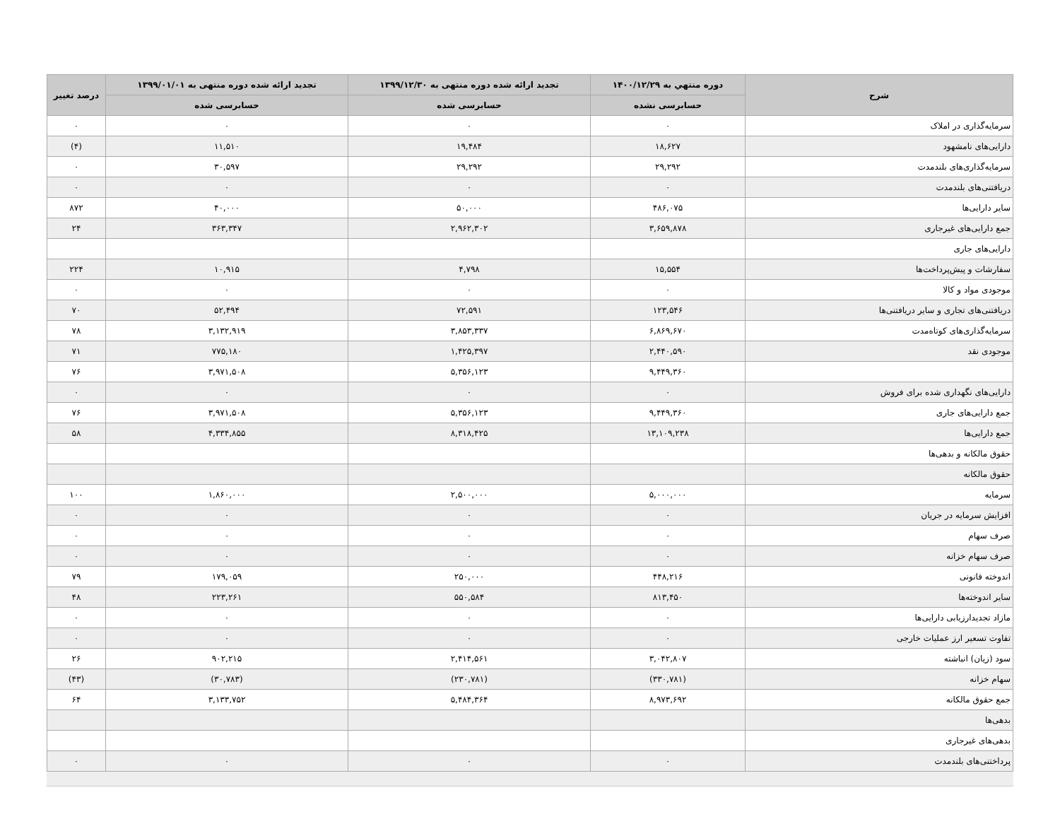| شرح | دوره منتهي به ۱۴۰۰/۱۲/۲۹ | تجدید ارائه شده دوره منتهی به ۱۳۹۹/۱۲/۳۰ | تجدید ارائه شده دوره منتهی به ۱۳۹۹/۰۱/۰۱ | درصد تغییر |
| --- | --- | --- | --- | --- |
| | حسابرسی نشده | حسابرسی شده | حسابرسی شده | |
| سرمایه‌گذاری در املاک | ۰ | ۰ | ۰ | ۰ |
| دارایی‌های نامشهود | ۱۸,۶۲۷ | ۱۹,۴۸۴ | ۱۱,۵۱۰ | (۴) |
| سرمایه‌گذاری‌های بلندمدت | ۲۹,۲۹۲ | ۲۹,۲۹۲ | ۳۰,۵۹۷ | ۰ |
| دریافتنی‌های بلندمدت | ۰ | ۰ | ۰ | ۰ |
| سایر دارایی‌ها | ۴۸۶,۰۷۵ | ۵۰,۰۰۰ | ۴۰,۰۰۰ | ۸۷۲ |
| جمع دارایی‌های غیرجاری | ۳,۶۵۹,۸۷۸ | ۲,۹۶۲,۳۰۲ | ۳۶۳,۳۴۷ | ۲۴ |
| دارایی‌های جاری | | | | |
| سفارشات و پیش‌پرداخت‌ها | ۱۵,۵۵۴ | ۴,۷۹۸ | ۱۰,۹۱۵ | ۲۲۴ |
| موجودی مواد و کالا | ۰ | ۰ | ۰ | ۰ |
| دریافتنی‌های تجاری و سایر دریافتنی‌ها | ۱۲۳,۵۴۶ | ۷۲,۵۹۱ | ۵۲,۴۹۴ | ۷۰ |
| سرمایه‌گذاری‌های کوتاه‌مدت | ۶,۸۶۹,۶۷۰ | ۳,۸۵۳,۳۳۷ | ۳,۱۳۲,۹۱۹ | ۷۸ |
| موجودی نقد | ۲,۴۴۰,۵۹۰ | ۱,۴۲۵,۳۹۷ | ۷۷۵,۱۸۰ | ۷۱ |
| | ۹,۴۴۹,۳۶۰ | ۵,۳۵۶,۱۲۳ | ۳,۹۷۱,۵۰۸ | ۷۶ |
| دارایی‌های نگهداری شده برای فروش | ۰ | ۰ | ۰ | ۰ |
| جمع دارایی‌های جاری | ۹,۴۴۹,۳۶۰ | ۵,۳۵۶,۱۲۳ | ۳,۹۷۱,۵۰۸ | ۷۶ |
| جمع دارایی‌ها | ۱۳,۱۰۹,۲۳۸ | ۸,۳۱۸,۴۲۵ | ۴,۳۳۴,۸۵۵ | ۵۸ |
| حقوق مالکانه و بدهی‌ها | | | | |
| حقوق مالکانه | | | | |
| سرمایه | ۵,۰۰۰,۰۰۰ | ۲,۵۰۰,۰۰۰ | ۱,۸۶۰,۰۰۰ | ۱۰۰ |
| افزایش سرمایه در جریان | ۰ | ۰ | ۰ | ۰ |
| صرف سهام | ۰ | ۰ | ۰ | ۰ |
| صرف سهام خزانه | ۰ | ۰ | ۰ | ۰ |
| اندوخته قانونی | ۴۴۸,۲۱۶ | ۲۵۰,۰۰۰ | ۱۷۹,۰۵۹ | ۷۹ |
| سایر اندوخته‌ها | ۸۱۳,۴۵۰ | ۵۵۰,۵۸۴ | ۲۲۳,۲۶۱ | ۴۸ |
| مازاد تجدیدارزیابی دارایی‌ها | ۰ | ۰ | ۰ | ۰ |
| تفاوت تسعیر ارز عملیات خارجی | ۰ | ۰ | ۰ | ۰ |
| سود (زیان) انباشته | ۳,۰۴۲,۸۰۷ | ۲,۴۱۴,۵۶۱ | ۹۰۲,۲۱۵ | ۲۶ |
| سهام خزانه | (۳۳۰,۷۸۱) | (۲۳۰,۷۸۱) | (۳۰,۷۸۳) | (۴۳) |
| جمع حقوق مالکانه | ۸,۹۷۳,۶۹۲ | ۵,۴۸۴,۳۶۴ | ۳,۱۳۳,۷۵۲ | ۶۴ |
| بدهی‌ها | | | | |
| بدهی‌های غیرجاری | | | | |
| پرداختنی‌های بلندمدت | ۰ | ۰ | ۰ | ۰ |